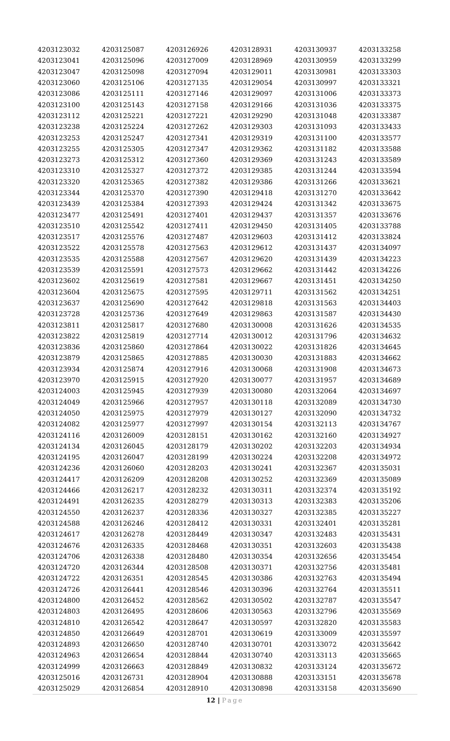| 4203123032 | 4203125087 | 4203126926 | 4203128931 | 4203130937 | 4203133258 |
| 4203123041 | 4203125096 | 4203127009 | 4203128969 | 4203130959 | 4203133299 |
| 4203123047 | 4203125098 | 4203127094 | 4203129011 | 4203130981 | 4203133303 |
| 4203123060 | 4203125106 | 4203127135 | 4203129054 | 4203130997 | 4203133321 |
| 4203123086 | 4203125111 | 4203127146 | 4203129097 | 4203131006 | 4203133373 |
| 4203123100 | 4203125143 | 4203127158 | 4203129166 | 4203131036 | 4203133375 |
| 4203123112 | 4203125221 | 4203127221 | 4203129290 | 4203131048 | 4203133387 |
| 4203123238 | 4203125224 | 4203127262 | 4203129303 | 4203131093 | 4203133433 |
| 4203123253 | 4203125247 | 4203127341 | 4203129319 | 4203131100 | 4203133577 |
| 4203123255 | 4203125305 | 4203127347 | 4203129362 | 4203131182 | 4203133588 |
| 4203123273 | 4203125312 | 4203127360 | 4203129369 | 4203131243 | 4203133589 |
| 4203123310 | 4203125327 | 4203127372 | 4203129385 | 4203131244 | 4203133594 |
| 4203123320 | 4203125365 | 4203127382 | 4203129386 | 4203131266 | 4203133621 |
| 4203123344 | 4203125370 | 4203127390 | 4203129418 | 4203131270 | 4203133642 |
| 4203123439 | 4203125384 | 4203127393 | 4203129424 | 4203131342 | 4203133675 |
| 4203123477 | 4203125491 | 4203127401 | 4203129437 | 4203131357 | 4203133676 |
| 4203123510 | 4203125542 | 4203127411 | 4203129450 | 4203131405 | 4203133788 |
| 4203123517 | 4203125576 | 4203127487 | 4203129603 | 4203131412 | 4203133824 |
| 4203123522 | 4203125578 | 4203127563 | 4203129612 | 4203131437 | 4203134097 |
| 4203123535 | 4203125588 | 4203127567 | 4203129620 | 4203131439 | 4203134223 |
| 4203123539 | 4203125591 | 4203127573 | 4203129662 | 4203131442 | 4203134226 |
| 4203123602 | 4203125619 | 4203127581 | 4203129667 | 4203131451 | 4203134250 |
| 4203123604 | 4203125675 | 4203127595 | 4203129711 | 4203131562 | 4203134251 |
| 4203123637 | 4203125690 | 4203127642 | 4203129818 | 4203131563 | 4203134403 |
| 4203123728 | 4203125736 | 4203127649 | 4203129863 | 4203131587 | 4203134430 |
| 4203123811 | 4203125817 | 4203127680 | 4203130008 | 4203131626 | 4203134535 |
| 4203123822 | 4203125819 | 4203127714 | 4203130012 | 4203131796 | 4203134632 |
| 4203123836 | 4203125860 | 4203127864 | 4203130022 | 4203131826 | 4203134645 |
| 4203123879 | 4203125865 | 4203127885 | 4203130030 | 4203131883 | 4203134662 |
| 4203123934 | 4203125874 | 4203127916 | 4203130068 | 4203131908 | 4203134673 |
| 4203123970 | 4203125915 | 4203127920 | 4203130077 | 4203131957 | 4203134689 |
| 4203124003 | 4203125945 | 4203127939 | 4203130080 | 4203132064 | 4203134697 |
| 4203124049 | 4203125966 | 4203127957 | 4203130118 | 4203132089 | 4203134730 |
| 4203124050 | 4203125975 | 4203127979 | 4203130127 | 4203132090 | 4203134732 |
| 4203124082 | 4203125977 | 4203127997 | 4203130154 | 4203132113 | 4203134767 |
| 4203124116 | 4203126009 | 4203128151 | 4203130162 | 4203132160 | 4203134927 |
| 4203124134 | 4203126045 | 4203128179 | 4203130202 | 4203132203 | 4203134934 |
| 4203124195 | 4203126047 | 4203128199 | 4203130224 | 4203132208 | 4203134972 |
| 4203124236 | 4203126060 | 4203128203 | 4203130241 | 4203132367 | 4203135031 |
| 4203124417 | 4203126209 | 4203128208 | 4203130252 | 4203132369 | 4203135089 |
| 4203124466 | 4203126217 | 4203128232 | 4203130311 | 4203132374 | 4203135192 |
| 4203124491 | 4203126235 | 4203128279 | 4203130313 | 4203132383 | 4203135206 |
| 4203124550 | 4203126237 | 4203128336 | 4203130327 | 4203132385 | 4203135227 |
| 4203124588 | 4203126246 | 4203128412 | 4203130331 | 4203132401 | 4203135281 |
| 4203124617 | 4203126278 | 4203128449 | 4203130347 | 4203132483 | 4203135431 |
| 4203124676 | 4203126335 | 4203128468 | 4203130351 | 4203132603 | 4203135438 |
| 4203124706 | 4203126338 | 4203128480 | 4203130354 | 4203132656 | 4203135454 |
| 4203124720 | 4203126344 | 4203128508 | 4203130371 | 4203132756 | 4203135481 |
| 4203124722 | 4203126351 | 4203128545 | 4203130386 | 4203132763 | 4203135494 |
| 4203124726 | 4203126441 | 4203128546 | 4203130396 | 4203132764 | 4203135511 |
| 4203124800 | 4203126452 | 4203128562 | 4203130502 | 4203132787 | 4203135547 |
| 4203124803 | 4203126495 | 4203128606 | 4203130563 | 4203132796 | 4203135569 |
| 4203124810 | 4203126542 | 4203128647 | 4203130597 | 4203132820 | 4203135583 |
| 4203124850 | 4203126649 | 4203128701 | 4203130619 | 4203133009 | 4203135597 |
| 4203124893 | 4203126650 | 4203128740 | 4203130701 | 4203133072 | 4203135642 |
| 4203124963 | 4203126654 | 4203128844 | 4203130740 | 4203133113 | 4203135665 |
| 4203124999 | 4203126663 | 4203128849 | 4203130832 | 4203133124 | 4203135672 |
| 4203125016 | 4203126731 | 4203128904 | 4203130888 | 4203133151 | 4203135678 |
| 4203125029 | 4203126854 | 4203128910 | 4203130898 | 4203133158 | 4203135690 |
12 | Page